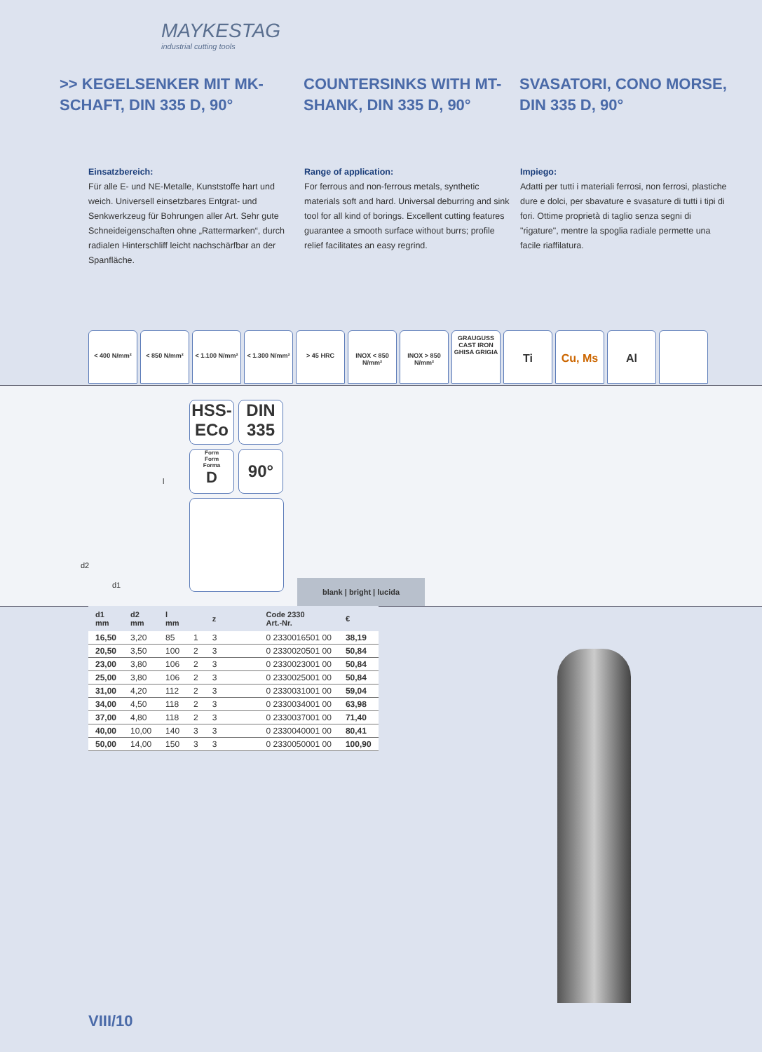MAYKESTAG
industrial cutting tools
>> KEGELSENKER MIT MK-SCHAFT, DIN 335 D, 90°
COUNTERSINKS WITH MT-SHANK, DIN 335 D, 90°
SVASATORI, CONO MORSE, DIN 335 D, 90°
Einsatzbereich:
Für alle E- und NE-Metalle, Kunststoffe hart und weich. Universell einsetzbares Entgrat- und Senkwerkzeug für Bohrungen aller Art. Sehr gute Schneideigenschaften ohne „Rattermarken“, durch radialen Hinterschliff leicht nachschärfbar an der Spanfläche.
Range of application:
For ferrous and non-ferrous metals, synthetic materials soft and hard. Universal deburring and sink tool for all kind of borings. Excellent cutting features guarantee a smooth surface without burrs; profile relief facilitates an easy regrind.
Impiego:
Adatti per tutti i materiali ferrosi, non ferrosi, plastiche dure e dolci, per sbavature e svasature di tutti i tipi di fori. Ottime proprietà di taglio senza segni di "rigature", mentre la spoglia radiale permette una facile riaffilatura.
< 400 N/mm² < 850 N/mm² < 1.100 N/mm²
< 1.300 N/mm²
> 45 HRC INOX < 850 N/mm²
INOX > 850 N/mm²
GRAUGUSS CAST IRON GHISA GRIGIA
Ti Cu, Ms Al
d2
d1
l
HSS-
ECo
DIN
335
Form
Form
Forma
D
90°
blank | bright | lucida
| d1 mm | d2 mm | l mm | | z | Code 2330 Art.-Nr. | € |
| --- | --- | --- | --- | --- | --- | --- |
| 16,50 | 3,20 | 85 | 1 | 3 | 0 2330016501 00 | 38,19 |
| 20,50 | 3,50 | 100 | 2 | 3 | 0 2330020501 00 | 50,84 |
| 23,00 | 3,80 | 106 | 2 | 3 | 0 2330023001 00 | 50,84 |
| 25,00 | 3,80 | 106 | 2 | 3 | 0 2330025001 00 | 50,84 |
| 31,00 | 4,20 | 112 | 2 | 3 | 0 2330031001 00 | 59,04 |
| 34,00 | 4,50 | 118 | 2 | 3 | 0 2330034001 00 | 63,98 |
| 37,00 | 4,80 | 118 | 2 | 3 | 0 2330037001 00 | 71,40 |
| 40,00 | 10,00 | 140 | 3 | 3 | 0 2330040001 00 | 80,41 |
| 50,00 | 14,00 | 150 | 3 | 3 | 0 2330050001 00 | 100,90 |
VIII/10